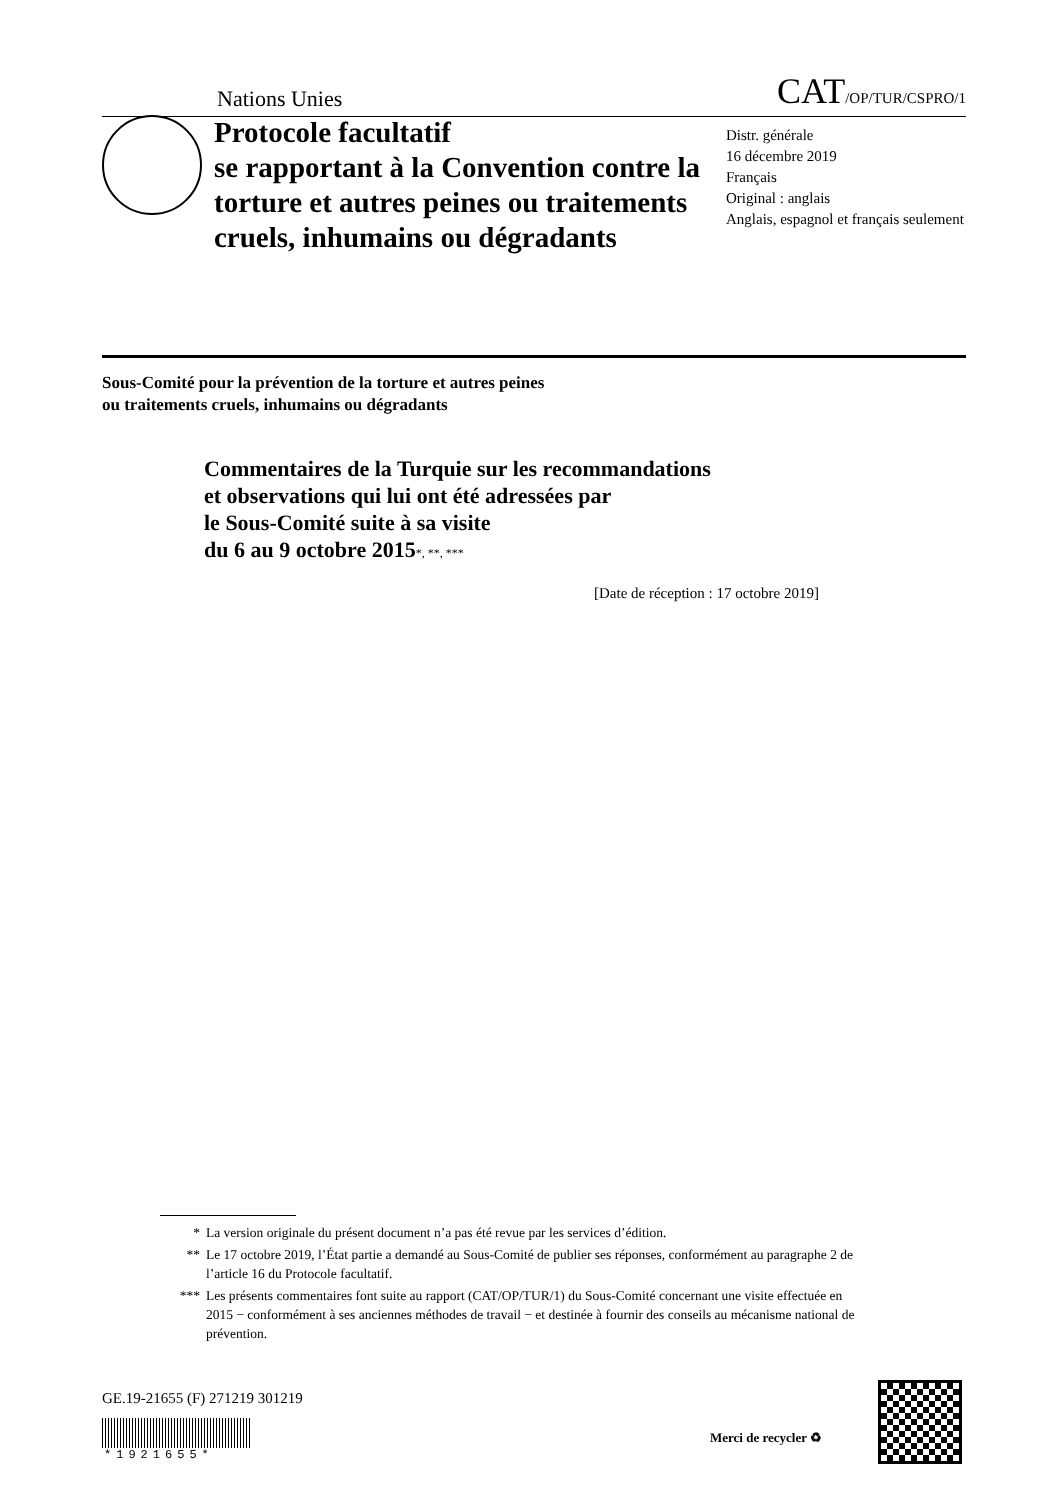Nations Unies CAT/OP/TUR/CSPRO/1
Protocole facultatif
se rapportant à la Convention contre la torture et autres peines ou traitements cruels, inhumains ou dégradants
Distr. générale
16 décembre 2019
Français
Original : anglais
Anglais, espagnol et français seulement
Sous-Comité pour la prévention de la torture et autres peines
ou traitements cruels, inhumains ou dégradants
Commentaires de la Turquie sur les recommandations
et observations qui lui ont été adressées par
le Sous-Comité suite à sa visite
du 6 au 9 octobre 2015*, **, ***
[Date de réception : 17 octobre 2019]
* La version originale du présent document n’a pas été revue par les services d’édition.
** Le 17 octobre 2019, l’État partie a demandé au Sous-Comité de publier ses réponses, conformément au paragraphe 2 de l’article 16 du Protocole facultatif.
*** Les présents commentaires font suite au rapport (CAT/OP/TUR/1) du Sous-Comité concernant une visite effectuée en 2015 − conformément à ses anciennes méthodes de travail − et destinée à fournir des conseils au mécanisme national de prévention.
GE.19-21655 (F) 271219 301219
*1921655*
Merci de recycler ♻